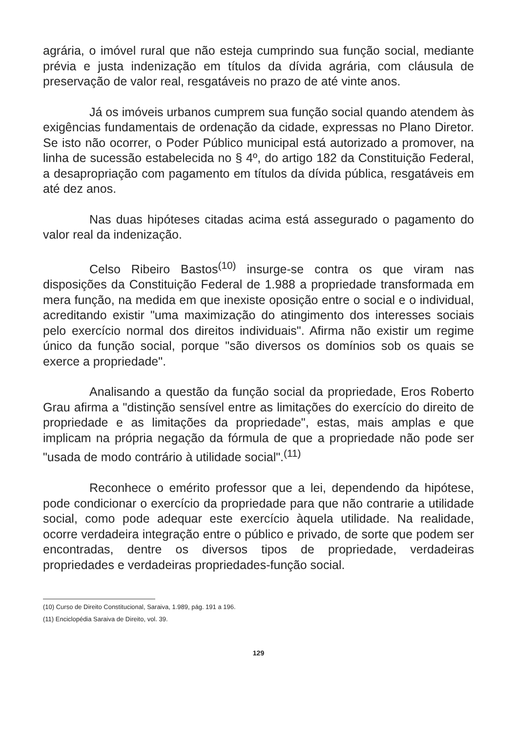agrária, o imóvel rural que não esteja cumprindo sua função social, mediante prévia e justa indenização em títulos da dívida agrária, com cláusula de preservação de valor real, resgatáveis no prazo de até vinte anos.
Já os imóveis urbanos cumprem sua função social quando atendem às exigências fundamentais de ordenação da cidade, expressas no Plano Diretor. Se isto não ocorrer, o Poder Público municipal está autorizado a promover, na linha de sucessão estabelecida no § 4º, do artigo 182 da Constituição Federal, a desapropriação com pagamento em títulos da dívida pública, resgatáveis em até dez anos.
Nas duas hipóteses citadas acima está assegurado o pagamento do valor real da indenização.
Celso Ribeiro Bastos<sup>(10)</sup> insurge-se contra os que viram nas disposições da Constituição Federal de 1.988 a propriedade transformada em mera função, na medida em que inexiste oposição entre o social e o individual, acreditando existir "uma maximização do atingimento dos interesses sociais pelo exercício normal dos direitos individuais". Afirma não existir um regime único da função social, porque "são diversos os domínios sob os quais se exerce a propriedade".
Analisando a questão da função social da propriedade, Eros Roberto Grau afirma a "distinção sensível entre as limitações do exercício do direito de propriedade e as limitações da propriedade", estas, mais amplas e que implicam na própria negação da fórmula de que a propriedade não pode ser "usada de modo contrário à utilidade social".<sup>(11)</sup>
Reconhece o emérito professor que a lei, dependendo da hipótese, pode condicionar o exercício da propriedade para que não contrarie a utilidade social, como pode adequar este exercício àquela utilidade. Na realidade, ocorre verdadeira integração entre o público e privado, de sorte que podem ser encontradas, dentre os diversos tipos de propriedade, verdadeiras propriedades e verdadeiras propriedades-função social.
(10) Curso de Direito Constitucional, Saraiva, 1.989, pág. 191 a 196.
(11) Enciclopédia Saraiva de Direito, vol. 39.
129